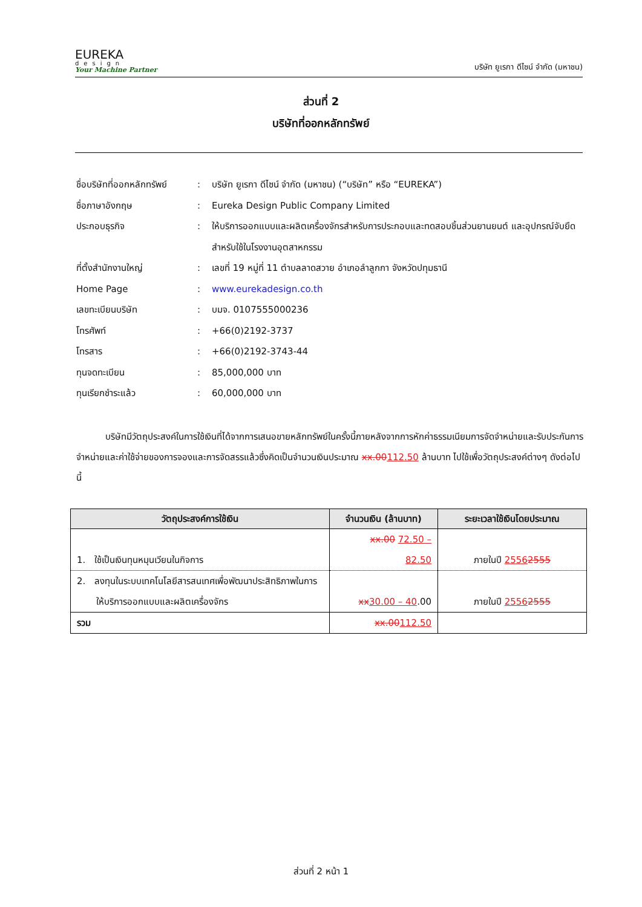EUREKA
design
Your Machine Partner
บริษัท ยูเรกา ดีไซน์ จำกัด (มหาชน)
ส่วนที่ 2
บริษัทที่ออกหลักทรัพย์
| ชื่อบริษัทที่ออกหลักทรัพย์ | : | บริษัท ยูเรกา ดีไซน์ จำกัด (มหาชน) (“บริษัท” หรือ “EUREKA”) |
| ชื่อภาษาอังกฤษ | : | Eureka Design Public Company Limited |
| ประกอบธุรกิจ | : | ให้บริการออกแบบและผลิตเครื่องจักรสำหรับการประกอบและทดสอบชิ้นส่วนยานยนต์ และอุปกรณ์จับยึดสำหรับใช้ในโรงงานอุตสาหกรรม |
| ที่ตั้งสำนักงานใหญ่ | : | เลขที่ 19 หมู่ที่ 11 ตำบลลาดสวาย อำเภอลำลูกกา จังหวัดปทุมธานี |
| Home Page | : | www.eurekadesign.co.th |
| เลขทะเบียนบริษัท | : | บมจ. 0107555000236 |
| โทรศัพท์ | : | +66(0)2192-3737 |
| โทรสาร | : | +66(0)2192-3743-44 |
| ทุนจดทะเบียน | : | 85,000,000 บาท |
| ทุนเรียกชำระแล้ว | : | 60,000,000 บาท |
บริษัทมีวัตถุประสงค์ในการใช้เงินที่ได้จากการเสนอขายหลักทรัพย์ในครั้งนี้ภายหลังจากการหักค่าธรรมเนียมการจัดจำหน่ายและรับประกันการจำหน่ายและค่าใช้จ่ายของการจองและการจัดสรรแล้วซึ่งคิดเป็นจำนวนเงินประมาณ xx.00112.50 ล้านบาท ไปใช้เพื่อวัตถุประสงค์ต่างๆ ดังต่อไปนี้
| วัตถุประสงค์การใช้เงิน | จำนวนเงิน (ล้านบาท) | ระยะเวลาใช้เงินโดยประมาณ |
| --- | --- | --- |
| 1. ใช้เป็นเงินทุนหมุนเวียนในกิจการ | xx.00 72.50 – 82.50 | ภายในปี 2556 2555 |
| 2. ลงทุนในระบบเทคโนโลยีสารสนเทศเพื่อพัฒนาประสิทธิภาพในการให้บริการออกแบบและผลิตเครื่องจักร | xx 30.00 – 40 .00 | ภายในปี 2556 2555 |
| รวม | xx.00 112.50 | |
ส่วนที่ 2 หน้า 1